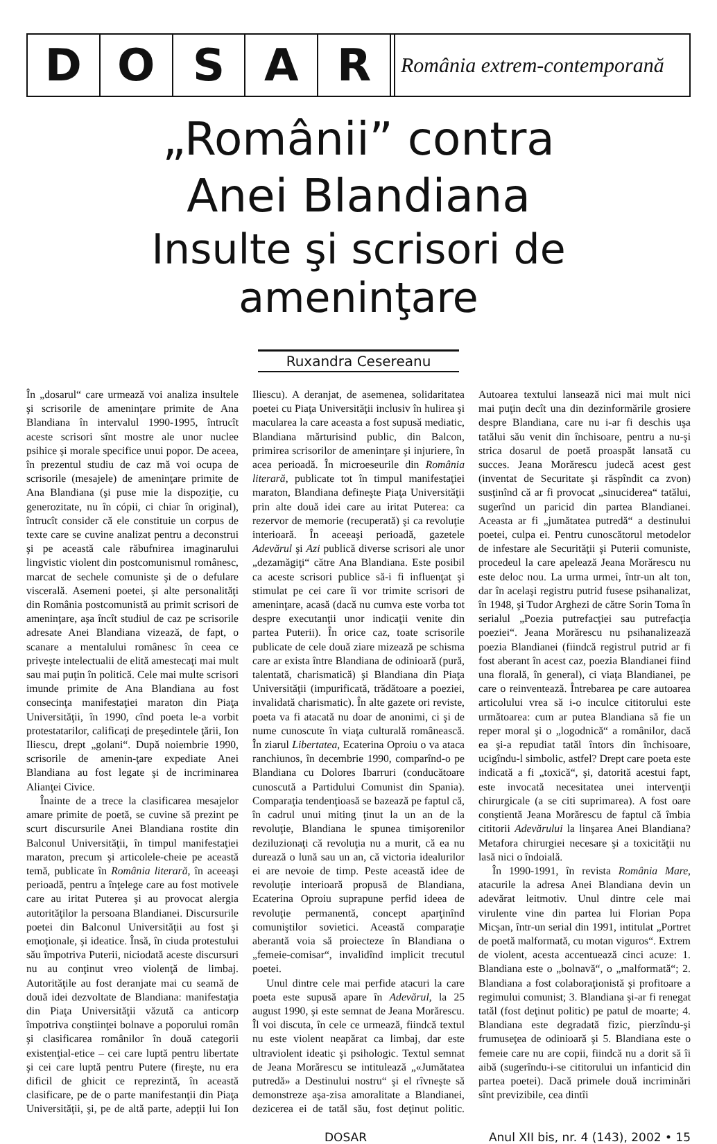D O S A R
România extrem-contemporană
„Românii” contra
Anei Blandiana
Insulte şi scrisori de ameninţare
Ruxandra Cesereanu
În „dosarul“ care urmează voi analiza insultele şi scrisorile de ameninţare primite de Ana Blandiana în intervalul 1990-1995, întrucît aceste scrisori sînt mostre ale unor nuclee psihice şi morale specifice unui popor. De aceea, în prezentul studiu de caz mă voi ocupa de scrisorile (mesajele) de ameninţare primite de Ana Blandiana (şi puse mie la dispoziţie, cu generozitate, nu în cópii, ci chiar în original), întrucît consider că ele constituie un corpus de texte care se cuvine analizat pentru a deconstrui şi pe această cale răbufnirea imaginarului lingvistic violent din postcomunismul românesc, marcat de sechele comuniste şi de o defulare viscerală. Asemeni poetei, şi alte personalităţi din România postcomunistă au primit scrisori de ameninţare, aşa încît studiul de caz pe scrisorile adresate Anei Blandiana vizează, de fapt, o scanare a mentalului românesc în ceea ce priveşte intelectualii de elită amestecaţi mai mult sau mai puţin în politică. Cele mai multe scrisori imunde primite de Ana Blandiana au fost consecinţa manifestaţiei maraton din Piaţa Universităţii, în 1990, cînd poeta le-a vorbit protestatarilor, calificaţi de preşedintele ţării, Ion Iliescu, drept „golani“. După noiembrie 1990, scrisorile de amenin-ţare expediate Anei Blandiana au fost legate şi de incriminarea Alianţei Civice.
Înainte de a trece la clasificarea mesajelor amare primite de poetă, se cuvine să prezint pe scurt discursurile Anei Blandiana rostite din Balconul Universităţii, în timpul manifestaţiei maraton, precum şi articolele-cheie pe această temă, publicate în România literară, în aceeaşi perioadă, pentru a înţelege care au fost motivele care au iritat Puterea şi au provocat alergia autorităţilor la persoana Blandianei. Discursurile poetei din Balconul Universităţii au fost şi emoţionale, şi ideatice. Însă, în ciuda protestului său împotriva Puterii, niciodată aceste discursuri nu au conţinut vreo violenţă de limbaj. Autorităţile au fost deranjate mai cu seamă de două idei dezvoltate de Blandiana: manifestaţia din Piaţa Universităţii văzută ca anticorp împotriva conştiinţei bolnave a poporului român şi clasificarea românilor în două categorii existenţial-etice – cei care luptă pentru libertate şi cei care luptă pentru Putere (fireşte, nu era dificil de ghicit ce reprezintă, în această clasificare, pe de o parte manifestanţii din Piaţa Universităţii, şi, pe de altă parte, adepţii lui Ion Iliescu). A deranjat, de asemenea, solidaritatea poetei cu Piaţa Universităţii inclusiv în hulirea şi macularea la care aceasta a fost supusă mediatic, Blandiana mărturisind public, din Balcon, primirea scrisorilor de ameninţare şi injuriere, în acea perioadă. În microeseurile din România literară, publicate tot în timpul manifestaţiei maraton, Blandiana defineşte Piaţa Universităţii prin alte două idei care au iritat Puterea: ca rezervor de memorie (recuperată) şi ca revoluţie interioară. În aceeaşi perioadă, gazetele Adevărul şi Azi publică diverse scrisori ale unor „dezamăgiţi“ către Ana Blandiana. Este posibil ca aceste scrisori publice să-i fi influenţat şi stimulat pe cei care îi vor trimite scrisori de ameninţare, acasă (dacă nu cumva este vorba tot despre executanţii unor indicaţii venite din partea Puterii). În orice caz, toate scrisorile publicate de cele două ziare mizează pe schisma care ar exista între Blandiana de odinioară (pură, talentată, charismatică) şi Blandiana din Piaţa Universităţii (impurificată, trădătoare a poeziei, invalidată charismatic). În alte gazete ori reviste, poeta va fi atacată nu doar de anonimi, ci şi de nume cunoscute în viaţa culturală românească. În ziarul Libertatea, Ecaterina Oproiu o va ataca ranchiunos, în decembrie 1990, comparînd-o pe Blandiana cu Dolores Ibarruri (conducătoare cunoscută a Partidului Comunist din Spania). Comparaţia tendenţioasă se bazează pe faptul că, în cadrul unui miting ţinut la un an de la revoluţie, Blandiana le spunea timişorenilor deziluzionaţi că revoluţia nu a murit, că ea nu durează o lună sau un an, că victoria idealurilor ei are nevoie de timp. Peste această idee de revoluţie interioară propusă de Blandiana, Ecaterina Oproiu suprapune perfid ideea de revoluţie permanentă, concept aparţinînd comuniştilor sovietici. Această comparaţie aberantă voia să proiecteze în Blandiana o „femeie-comisar“, invalidînd implicit trecutul poetei.
Unul dintre cele mai perfide atacuri la care poeta este supusă apare în Adevărul, la 25 august 1990, şi este semnat de Jeana Morărescu. Îl voi discuta, în cele ce urmează, fiindcă textul nu este violent neapărat ca limbaj, dar este ultraviolent ideatic şi psihologic. Textul semnat de Jeana Morărescu se intitulează „«Jumătatea putredă» a Destinului nostru“ şi el rîvneşte să demonstreze aşa-zisa amoralitate a Blandianei, dezicerea ei de tatăl său, fost deţinut politic. Autoarea textului lansează nici mai mult nici mai puţin decît una din dezinformările grosiere despre Blandiana, care nu i-ar fi deschis uşa tatălui său venit din închisoare, pentru a nu-şi strica dosarul de poetă proaspăt lansată cu succes. Jeana Morărescu judecă acest gest (inventat de Securitate şi răspîndit ca zvon) susţinînd că ar fi provocat „sinuciderea“ tatălui, sugerînd un paricid din partea Blandianei. Aceasta ar fi „jumătatea putredă“ a destinului poetei, culpa ei. Pentru cunoscătorul metodelor de infestare ale Securităţii şi Puterii comuniste, procedeul la care apelează Jeana Morărescu nu este deloc nou. La urma urmei, într-un alt ton, dar în acelaşi registru putrid fusese psihanalizat, în 1948, şi Tudor Arghezi de către Sorin Toma în serialul „Poezia putrefacţiei sau putrefacţia poeziei“. Jeana Morărescu nu psihanalizează poezia Blandianei (fiindcă registrul putrid ar fi fost aberant în acest caz, poezia Blandianei fiind una florală, în general), ci viaţa Blandianei, pe care o reinventează. Întrebarea pe care autoarea articolului vrea să i-o inculce cititorului este următoarea: cum ar putea Blandiana să fie un reper moral şi o „logodnică“ a românilor, dacă ea şi-a repudiat tatăl întors din închisoare, ucigîndu-l simbolic, astfel? Drept care poeta este indicată a fi „toxică“, şi, datorită acestui fapt, este invocată necesitatea unei intervenţii chirurgicale (a se citi suprimarea). A fost oare conştientă Jeana Morărescu de faptul că îmbia cititorii Adevărului la linşarea Anei Blandiana? Metafora chirurgiei necesare şi a toxicităţii nu lasă nici o îndoială.
În 1990-1991, în revista România Mare, atacurile la adresa Anei Blandiana devin un adevărat leitmotiv. Unul dintre cele mai virulente vine din partea lui Florian Popa Micşan, într-un serial din 1991, intitulat „Portret de poetă malformată, cu motan viguros“. Extrem de violent, acesta accentuează cinci acuze: 1. Blandiana este o „bolnavă“, o „malformată“; 2. Blandiana a fost colaboraţionistă şi profitoare a regimului comunist; 3. Blandiana şi-ar fi renegat tatăl (fost deţinut politic) pe patul de moarte; 4. Blandiana este degradată fizic, pierzîndu-şi frumuseţea de odinioară şi 5. Blandiana este o femeie care nu are copii, fiindcă nu a dorit să îi aibă (sugerîndu-i-se cititorului un infanticid din partea poetei). Dacă primele două incriminări sînt previzibile, cea dintîi
DOSAR Anul XII bis, nr. 4 (143), 2002 • 15